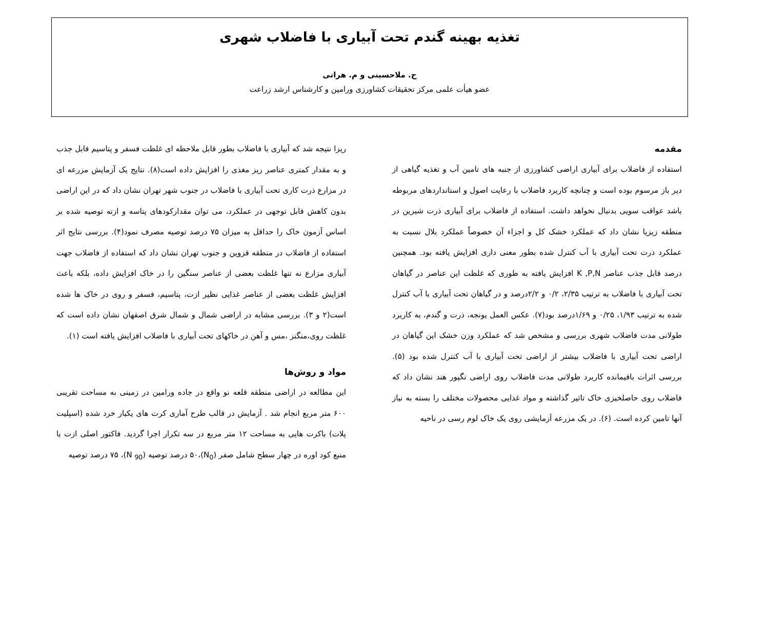تغذیه بهینه گندم تحت آبیاری با فاضلاب شهری
ح. ملاحسینی و م. هراتی
عضو هیأت علمی مرکز تحقیقات کشاورزی ورامین و کارشناس ارشد زراعت
مقدمه
استفاده از فاضلاب برای آبیاری اراضی کشاورزی از جنبه های تامین آب و تغذیه گیاهی از دیر باز مرسوم بوده است و چنانچه کاربرد فاضلاب با رعایت اصول و استانداردهای مربوطه باشد عواقب سویی بدنبال نخواهد داشت. استفاده از فاضلاب برای آبیاری ذرت شیرین در منطقه زیزیا نشان داد که عملکرد خشک کل و اجزاء آن خصوصاً عملکرد بلال نسبت به عملکرد ذرت تحت آبیاری با آب کنترل شده بطور معنی داری افزایش یافته بود. همچنین درصد قابل جذب عناصر K ,P,N افزایش یافته به طوری که غلظت این عناصر در گیاهان تحت آبیاری با فاضلاب به ترتیب ۲/۳۵، ۰/۲ و ۲/۲درصد و در گیاهان تحت آبیاری با آب کنترل شده به ترتیب ۱/۹۳، ۰/۲۵ و ۱/۶۹درصد بود(۷). عکس العمل یونجه، ذرت و گندم، به کاربرد طولانی مدت فاضلاب شهری بررسی و مشخص شد که عملکرد وزن خشک این گیاهان در اراضی تحت آبیاری با فاضلاب بیشتر از اراضی تحت آبیاری با آب کنترل شده بود (۵). بررسی اثرات باقیمانده کاربرد طولانی مدت فاضلاب روی اراضی نگپور هند نشان داد که فاضلاب روی حاصلخیزی خاک تاثیر گذاشته و مواد غذایی محصولات مختلف را بسته به نیاز آنها تامین کرده است. (۶). در یک مزرعه آزمایشی روی یک خاک لوم رسی در ناحیه
ریزا نتیجه شد که آبیاری با فاضلاب بطور قابل ملاحظه ای غلظت فسفر و پتاسیم قابل جذب و به مقدار کمتری عناصر ریز مغذی را افزایش داده است(۸). نتایج یک آزمایش مزرعه ای در مزارع ذرت کاری تحت آبیاری با فاضلاب در جنوب شهر تهران نشان داد که در این اراضی بدون کاهش قابل توجهی در عملکرد، می توان مقدارکودهای پتاسه و ازته توصیه شده بر اساس آزمون خاک را حداقل به میزان ۷۵ درصد توصیه مصرف نمود(۴). بررسی نتایج اثر استفاده از فاضلاب در منطقه قزوین و جنوب تهران نشان داد که استفاده از فاضلاب جهت آبیاری مزارع نه تنها غلظت بعضی از عناصر سنگین را در خاک افزایش داده، بلکه باعث افزایش غلظت بعضی از عناصر غذایی نظیر ازت، پتاسیم، فسفر و روی در خاک ها شده است(۲ و ۳). بررسی مشابه در اراضی شمال و شمال شرق اصفهان نشان داده است که غلظت روی،منگنز ،مس و آهن در خاکهای تحت آبیاری با فاضلاب افزایش یافته است (۱).
مواد و روش‌ها
این مطالعه در اراضی منطقه قلعه نو واقع در جاده ورامین در زمینی به مساحت تقریبی ۶۰۰ متر مربع انجام شد . آزمایش در قالب طرح آماری کرت های یکبار خرد شده (اسپلیت پلات) باکرت هایی به مساحت ۱۲ متر مربع در سه تکرار اجرا گردید. فاکتور اصلی ازت با منبع کود اوره در چهار سطح شامل صفر (N<sub>0</sub>)،۵۰ درصد توصیه (N <sub>90</sub>)، ۷۵ درصد توصیه